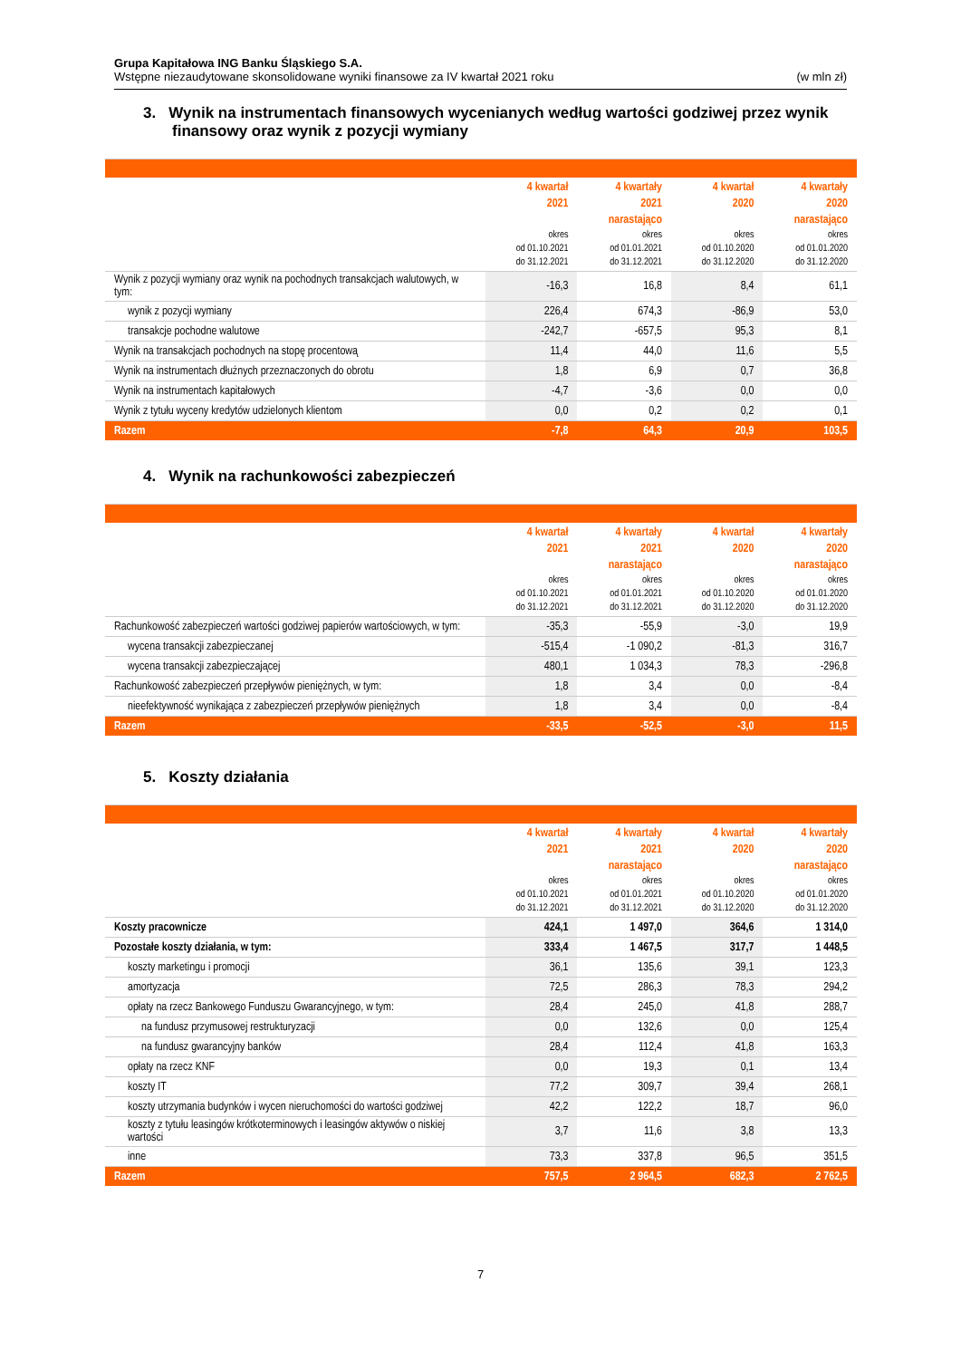Grupa Kapitałowa ING Banku Śląskiego S.A.
Wstępne niezaudytowane skonsolidowane wyniki finansowe za IV kwartał 2021 roku (w mln zł)
3. Wynik na instrumentach finansowych wycenianych według wartości godziwej przez wynik finansowy oraz wynik z pozycji wymiany
| | 4 kwartał 2021 okres od 01.10.2021 do 31.12.2021 | 4 kwartały 2021 narastająco okres od 01.01.2021 do 31.12.2021 | 4 kwartał 2020 okres od 01.10.2020 do 31.12.2020 | 4 kwartały 2020 narastająco okres od 01.01.2020 do 31.12.2020 |
| --- | --- | --- | --- | --- |
| Wynik z pozycji wymiany oraz wynik na pochodnych transakcjach walutowych, w tym: | -16,3 | 16,8 | 8,4 | 61,1 |
| wynik z pozycji wymiany | 226,4 | 674,3 | -86,9 | 53,0 |
| transakcje pochodne walutowe | -242,7 | -657,5 | 95,3 | 8,1 |
| Wynik na transakcjach pochodnych na stopę procentową | 11,4 | 44,0 | 11,6 | 5,5 |
| Wynik na instrumentach dłużnych przeznaczonych do obrotu | 1,8 | 6,9 | 0,7 | 36,8 |
| Wynik na instrumentach kapitałowych | -4,7 | -3,6 | 0,0 | 0,0 |
| Wynik z tytułu wyceny kredytów udzielonych klientom | 0,0 | 0,2 | 0,2 | 0,1 |
| Razem | -7,8 | 64,3 | 20,9 | 103,5 |
4. Wynik na rachunkowości zabezpieczeń
| | 4 kwartał 2021 okres od 01.10.2021 do 31.12.2021 | 4 kwartały 2021 narastająco okres od 01.01.2021 do 31.12.2021 | 4 kwartał 2020 okres od 01.10.2020 do 31.12.2020 | 4 kwartały 2020 narastająco okres od 01.01.2020 do 31.12.2020 |
| --- | --- | --- | --- | --- |
| Rachunkowość zabezpieczeń wartości godziwej papierów wartościowych, w tym: | -35,3 | -55,9 | -3,0 | 19,9 |
| wycena transakcji zabezpieczanej | -515,4 | -1 090,2 | -81,3 | 316,7 |
| wycena transakcji zabezpieczającej | 480,1 | 1 034,3 | 78,3 | -296,8 |
| Rachunkowość zabezpieczeń przepływów pieniężnych, w tym: | 1,8 | 3,4 | 0,0 | -8,4 |
| nieefektywność wynikająca z zabezpieczeń przepływów pieniężnych | 1,8 | 3,4 | 0,0 | -8,4 |
| Razem | -33,5 | -52,5 | -3,0 | 11,5 |
5. Koszty działania
| | 4 kwartał 2021 okres od 01.10.2021 do 31.12.2021 | 4 kwartały 2021 narastająco okres od 01.01.2021 do 31.12.2021 | 4 kwartał 2020 okres od 01.10.2020 do 31.12.2020 | 4 kwartały 2020 narastająco okres od 01.01.2020 do 31.12.2020 |
| --- | --- | --- | --- | --- |
| Koszty pracownicze | 424,1 | 1 497,0 | 364,6 | 1 314,0 |
| Pozostałe koszty działania, w tym: | 333,4 | 1 467,5 | 317,7 | 1 448,5 |
| koszty marketingu i promocji | 36,1 | 135,6 | 39,1 | 123,3 |
| amortyzacja | 72,5 | 286,3 | 78,3 | 294,2 |
| opłaty na rzecz Bankowego Funduszu Gwarancyjnego, w tym: | 28,4 | 245,0 | 41,8 | 288,7 |
| na fundusz przymusowej restrukturyzacji | 0,0 | 132,6 | 0,0 | 125,4 |
| na fundusz gwarancyjny banków | 28,4 | 112,4 | 41,8 | 163,3 |
| opłaty na rzecz KNF | 0,0 | 19,3 | 0,1 | 13,4 |
| koszty IT | 77,2 | 309,7 | 39,4 | 268,1 |
| koszty utrzymania budynków i wycen nieruchomości do wartości godziwej | 42,2 | 122,2 | 18,7 | 96,0 |
| koszty z tytułu leasingów krótkoterminowych i leasingów aktywów o niskiej wartości | 3,7 | 11,6 | 3,8 | 13,3 |
| inne | 73,3 | 337,8 | 96,5 | 351,5 |
| Razem | 757,5 | 2 964,5 | 682,3 | 2 762,5 |
7